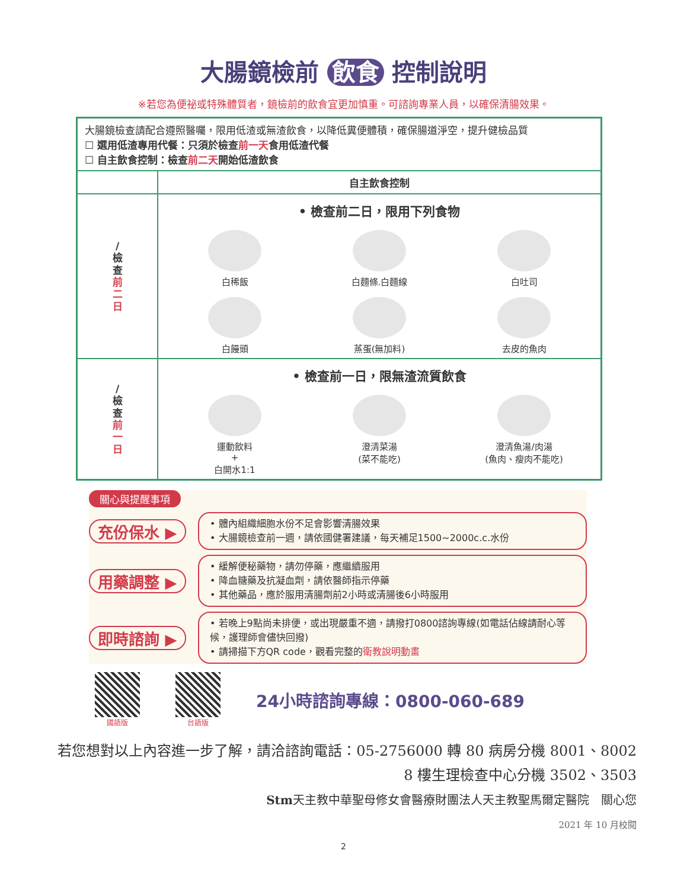大腸鏡檢前 飲食 控制說明
※若您為便祕或特殊體質者，鏡檢前的飲食宜更加慎重。可諮詢專業人員，以確保清腸效果。
| 大腸鏡檢查請配合遵照醫囑，限用低渣或無渣飲食，以降低糞便體積，確保腸道淨空，提升健檢品質 ☐ 選用低渣專用代餐：只須於檢查 前一天 食用低渣代餐 ☐ 自主飲食控制：檢查 前二天 開始低渣飲食 | |
| | 自主飲食控制 |
| / 檢 查 前 二 日 | • 檢查前二日，限用下列食物 白稀飯 白麵條.白麵線 白吐司 白饅頭 蒸蛋(無加料) 去皮的魚肉 |
| / 檢 查 前 一 日 | • 檢查前一日，限無渣流質飲食 運動飲料 + 白開水1:1 澄清菜湯 (菜不能吃) 澄清魚湯/肉湯 (魚肉、瘦肉不能吃) |
關心與提醒事項
充份保水 ▶
• 體內組織細胞水份不足會影響清腸效果
• 大腸鏡檢查前一週，請依國健署建議，每天補足1500~2000c.c.水份
用藥調整 ▶
• 緩解便秘藥物，請勿停藥，應繼續服用
• 降血糖藥及抗凝血劑，請依醫師指示停藥
• 其他藥品，應於服用清腸劑前2小時或清腸後6小時服用
即時諮詢 ▶
• 若晚上9點尚未排便，或出現嚴重不適，請撥打0800諮詢專線(如電話佔線請耐心等候，護理師會儘快回撥)
• 請掃描下方QR code，觀看完整的衛教說明動畫
國語版 台語版
24小時諮詢專線：0800-060-689
若您想對以上內容進一步了解，請洽諮詢電話：05-2756000 轉 80 病房分機 8001、8002
8 樓生理檢查中心分機 3502、3503
Stm天主教中華聖母修女會醫療財團法人天主教聖馬爾定醫院　關心您
2021 年 10 月校閱
2